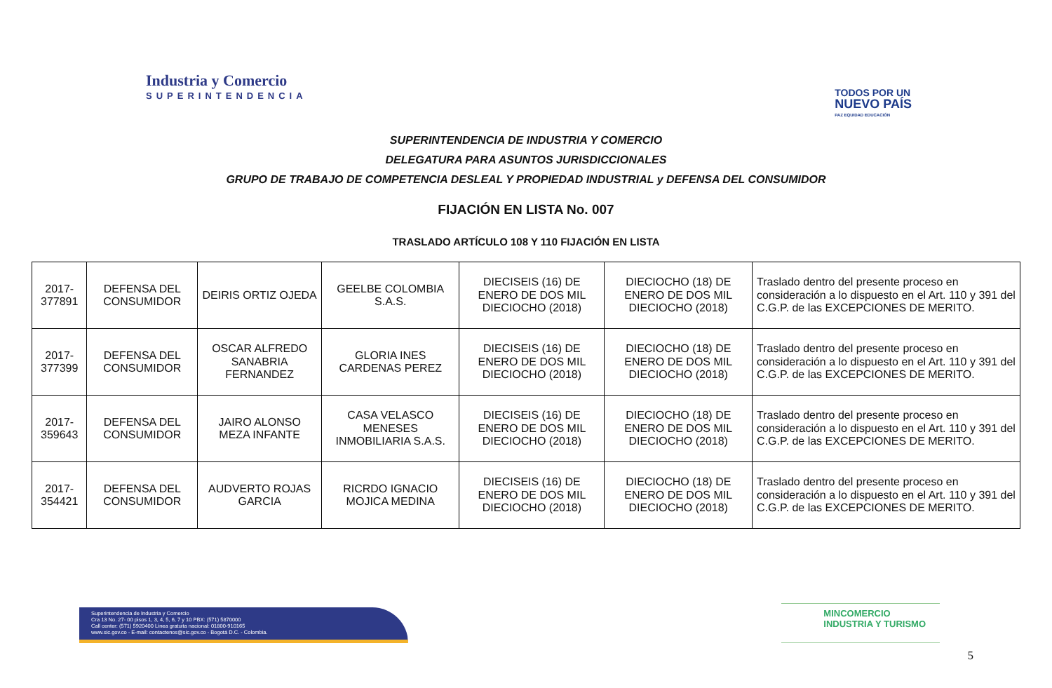Industria y Comercio
SUPERINTENDENCIA
TODOS POR UN
NUEVO PAÍS
PAZ EQUIDAD EDUCACIÓN
SUPERINTENDENCIA DE INDUSTRIA Y COMERCIO
DELEGATURA PARA ASUNTOS JURISDICCIONALES
GRUPO DE TRABAJO DE COMPETENCIA DESLEAL Y PROPIEDAD INDUSTRIAL y DEFENSA DEL CONSUMIDOR
FIJACIÓN EN LISTA No. 007
TRASLADO ARTÍCULO 108 Y 110 FIJACIÓN EN LISTA
| 2017-377891 | DEFENSA DEL CONSUMIDOR | DEIRIS ORTIZ OJEDA | GEELBE COLOMBIA S.A.S. | DIECISEIS (16) DE ENERO DE DOS MIL DIECIOCHO (2018) | DIECIOCHO (18) DE ENERO DE DOS MIL DIECIOCHO (2018) | Traslado dentro del presente proceso en consideración a lo dispuesto en el Art. 110 y 391 del C.G.P. de las EXCEPCIONES DE MERITO. |
| 2017-377399 | DEFENSA DEL CONSUMIDOR | OSCAR ALFREDO SANABRIA FERNANDEZ | GLORIA INES CARDENAS PEREZ | DIECISEIS (16) DE ENERO DE DOS MIL DIECIOCHO (2018) | DIECIOCHO (18) DE ENERO DE DOS MIL DIECIOCHO (2018) | Traslado dentro del presente proceso en consideración a lo dispuesto en el Art. 110 y 391 del C.G.P. de las EXCEPCIONES DE MERITO. |
| 2017-359643 | DEFENSA DEL CONSUMIDOR | JAIRO ALONSO MEZA INFANTE | CASA VELASCO MENESES INMOBILIARIA S.A.S. | DIECISEIS (16) DE ENERO DE DOS MIL DIECIOCHO (2018) | DIECIOCHO (18) DE ENERO DE DOS MIL DIECIOCHO (2018) | Traslado dentro del presente proceso en consideración a lo dispuesto en el Art. 110 y 391 del C.G.P. de las EXCEPCIONES DE MERITO. |
| 2017-354421 | DEFENSA DEL CONSUMIDOR | AUDVERTO ROJAS GARCIA | RICRDO IGNACIO MOJICA MEDINA | DIECISEIS (16) DE ENERO DE DOS MIL DIECIOCHO (2018) | DIECIOCHO (18) DE ENERO DE DOS MIL DIECIOCHO (2018) | Traslado dentro del presente proceso en consideración a lo dispuesto en el Art. 110 y 391 del C.G.P. de las EXCEPCIONES DE MERITO. |
Superintendencia de Industria y Comercio
Cra 13 No. 27- 00 pisos 1, 3, 4, 5, 6, 7 y 10 PBX: (571) 5870000
Call center: (571) 5920400 Línea gratuita nacional: 01800-910165
www.sic.gov.co - E-mail: contactenos@sic.gov.co - Bogotá D.C. - Colombia.
MINCOMERCIO
INDUSTRIA Y TURISMO
5